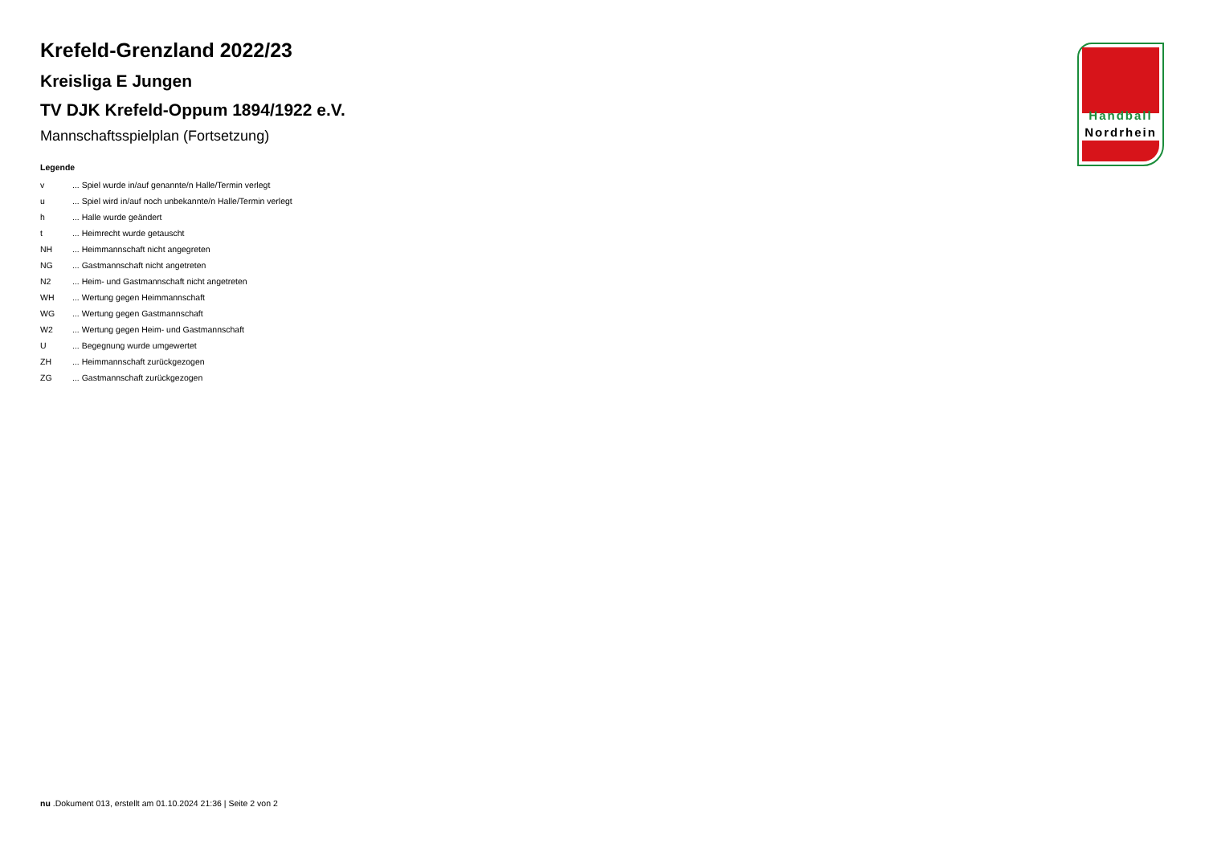Krefeld-Grenzland 2022/23
Kreisliga E Jungen
TV DJK Krefeld-Oppum 1894/1922 e.V.
Mannschaftsspielplan (Fortsetzung)
Legende
| v | ... Spiel wurde in/auf genannte/n Halle/Termin verlegt |
| u | ... Spiel wird in/auf noch unbekannte/n Halle/Termin verlegt |
| h | ... Halle wurde geändert |
| t | ... Heimrecht wurde getauscht |
| NH | ... Heimmannschaft nicht angegreten |
| NG | ... Gastmannschaft nicht angetreten |
| N2 | ... Heim- und Gastmannschaft nicht angetreten |
| WH | ... Wertung gegen Heimmannschaft |
| WG | ... Wertung gegen Gastmannschaft |
| W2 | ... Wertung gegen Heim- und Gastmannschaft |
| U | ... Begegnung wurde umgewertet |
| ZH | ... Heimmannschaft zurückgezogen |
| ZG | ... Gastmannschaft zurückgezogen |
Handball
Nordrhein
nu .Dokument 013, erstellt am 01.10.2024 21:36 | Seite 2 von 2